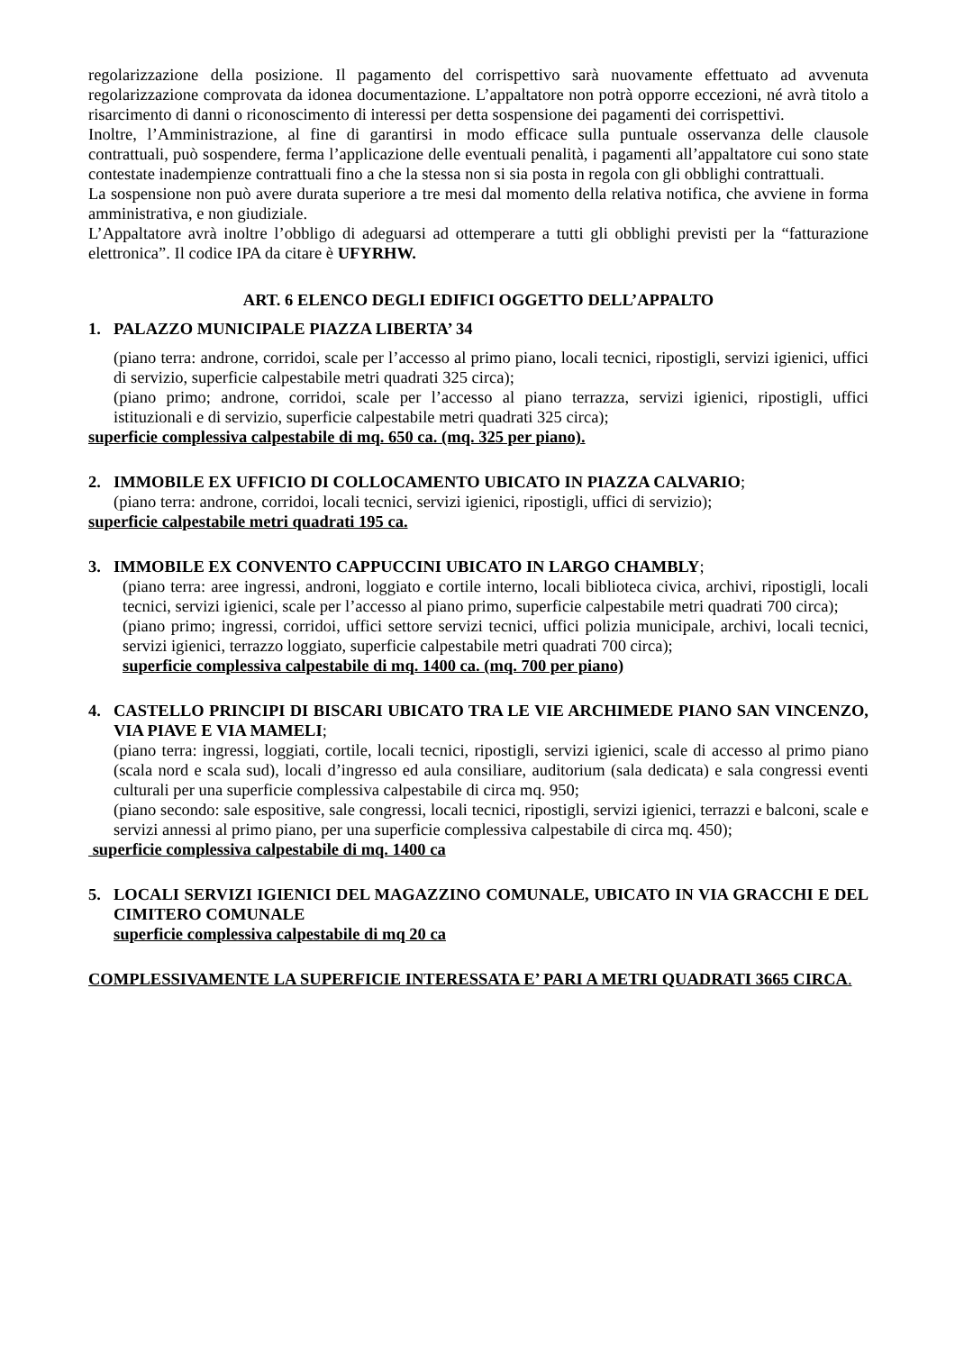regolarizzazione della posizione. Il pagamento del corrispettivo sarà nuovamente effettuato ad avvenuta regolarizzazione comprovata da idonea documentazione. L’appaltatore non potrà opporre eccezioni, né avrà titolo a risarcimento di danni o riconoscimento di interessi per detta sospensione dei pagamenti dei corrispettivi.
Inoltre, l’Amministrazione, al fine di garantirsi in modo efficace sulla puntuale osservanza delle clausole contrattuali, può sospendere, ferma l’applicazione delle eventuali penalità, i pagamenti all’appaltatore cui sono state contestate inadempienze contrattuali fino a che la stessa non si sia posta in regola con gli obblighi contrattuali.
La sospensione non può avere durata superiore a tre mesi dal momento della relativa notifica, che avviene in forma amministrativa, e non giudiziale.
L’Appaltatore avrà inoltre l’obbligo di adeguarsi ad ottemperare a tutti gli obblighi previsti per la “fatturazione elettronica”. Il codice IPA da citare è UFYRHW.
ART. 6 ELENCO DEGLI EDIFICI OGGETTO DELL’APPALTO
1. PALAZZO MUNICIPALE PIAZZA LIBERTA’ 34
(piano terra: androne, corridoi, scale per l’accesso al primo piano, locali tecnici, ripostigli, servizi igienici, uffici di servizio, superficie calpestabile metri quadrati 325 circa);
(piano primo; androne, corridoi, scale per l’accesso al piano terrazza, servizi igienici, ripostigli, uffici istituzionali e di servizio, superficie calpestabile metri quadrati 325 circa);
superficie complessiva calpestabile di mq. 650 ca. (mq. 325 per piano).
2. IMMOBILE EX UFFICIO DI COLLOCAMENTO UBICATO IN PIAZZA CALVARIO;
(piano terra: androne, corridoi, locali tecnici, servizi igienici, ripostigli, uffici di servizio);
superficie calpestabile metri quadrati 195 ca.
3. IMMOBILE EX CONVENTO CAPPUCCINI UBICATO IN LARGO CHAMBLY;
(piano terra: aree ingressi, androni, loggiato e cortile interno, locali biblioteca civica, archivi, ripostigli, locali tecnici, servizi igienici, scale per l’accesso al piano primo, superficie calpestabile metri quadrati 700 circa);
(piano primo; ingressi, corridoi, uffici settore servizi tecnici, uffici polizia municipale, archivi, locali tecnici, servizi igienici, terrazzo loggiato, superficie calpestabile metri quadrati 700 circa);
superficie complessiva calpestabile di mq. 1400 ca. (mq. 700 per piano)
4. CASTELLO PRINCIPI DI BISCARI UBICATO TRA LE VIE ARCHIMEDE PIANO SAN VINCENZO, VIA PIAVE E VIA MAMELI;
(piano terra: ingressi, loggiati, cortile, locali tecnici, ripostigli, servizi igienici, scale di accesso al primo piano (scala nord e scala sud), locali d’ingresso ed aula consiliare, auditorium (sala dedicata) e sala congressi eventi culturali per una superficie complessiva calpestabile di circa mq. 950;
(piano secondo: sale espositive, sale congressi, locali tecnici, ripostigli, servizi igienici, terrazzi e balconi, scale e servizi annessi al primo piano, per una superficie complessiva calpestabile di circa mq. 450);
superficie complessiva calpestabile di mq. 1400 ca
5. LOCALI SERVIZI IGIENICI DEL MAGAZZINO COMUNALE, UBICATO IN VIA GRACCHI E DEL CIMITERO COMUNALE
superficie complessiva calpestabile di mq 20 ca
COMPLESSIVAMENTE LA SUPERFICIE INTERESSATA E’ PARI A METRI QUADRATI 3665 CIRCA.